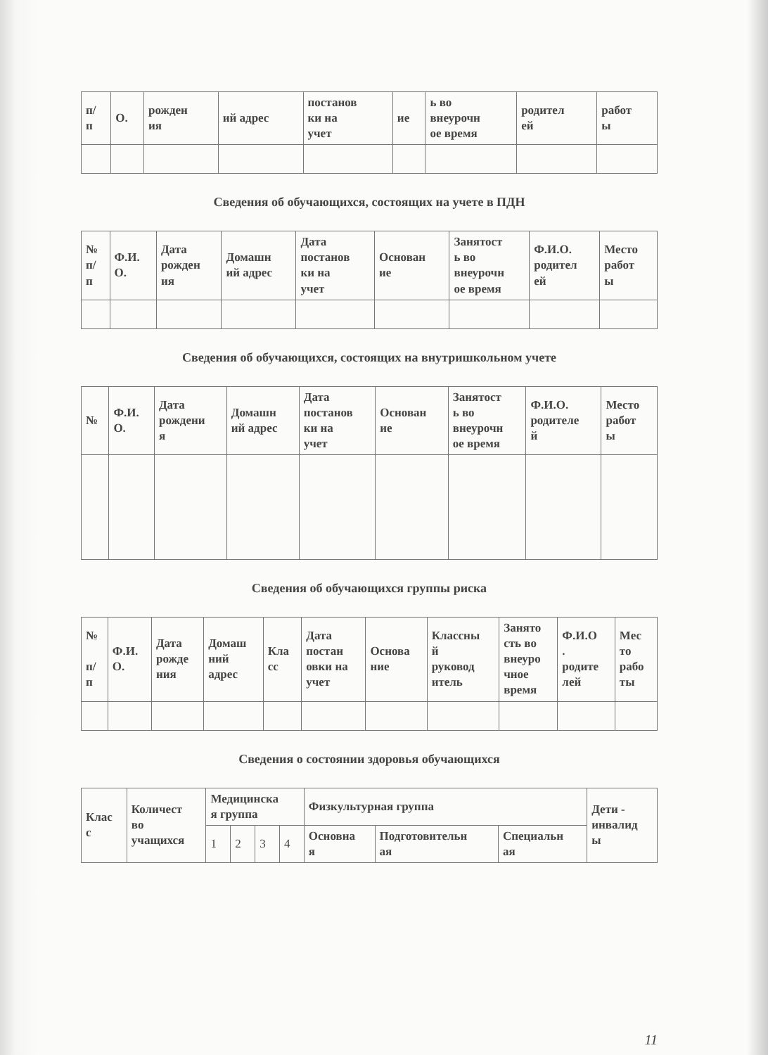| п/ п | О. | рожден ия | ий адрес | постанов ки на учет | ие | ь во внеурочн ое время | родител ей | работ ы |
| --- | --- | --- | --- | --- | --- | --- | --- | --- |
Сведения об обучающихся, состоящих на учете в ПДН
| № п/ п | Ф.И. О. | Дата рожден ия | Домашн ий адрес | Дата постанов ки на учет | Основан ие | Занятост ь во внеурочн ое время | Ф.И.О. родител ей | Место работ ы |
| --- | --- | --- | --- | --- | --- | --- | --- | --- |
Сведения об обучающихся, состоящих на внутришкольном учете
| № | Ф.И. О. | Дата рождени я | Домашн ий адрес | Дата постанов ки на учет | Основан ие | Занятост ь во внеурочн ое время | Ф.И.О. родителе й | Место работ ы |
| --- | --- | --- | --- | --- | --- | --- | --- | --- |
Сведения об обучающихся группы риска
| № п/ п | Ф.И. О. | Дата рожде ния | Домаш ний адрес | Кла сс | Дата постан овки на учет | Основа ние | Классны й руковод итель | Занято сть во внеуро чное время | Ф.И.О . родите лей | Мес то рабо ты |
| --- | --- | --- | --- | --- | --- | --- | --- | --- | --- | --- |
Сведения о состоянии здоровья обучающихся
| Клас с | Количест во учащихся | Медицинска я группа | | | | Физкультурная группа | | | Дети - инвалид ы |
| --- | --- | --- | --- | --- | --- | --- | --- | --- | --- |
| | | 1 | 2 | 3 | 4 | Основна я | Подготовительн ая | Специальн ая | |
11